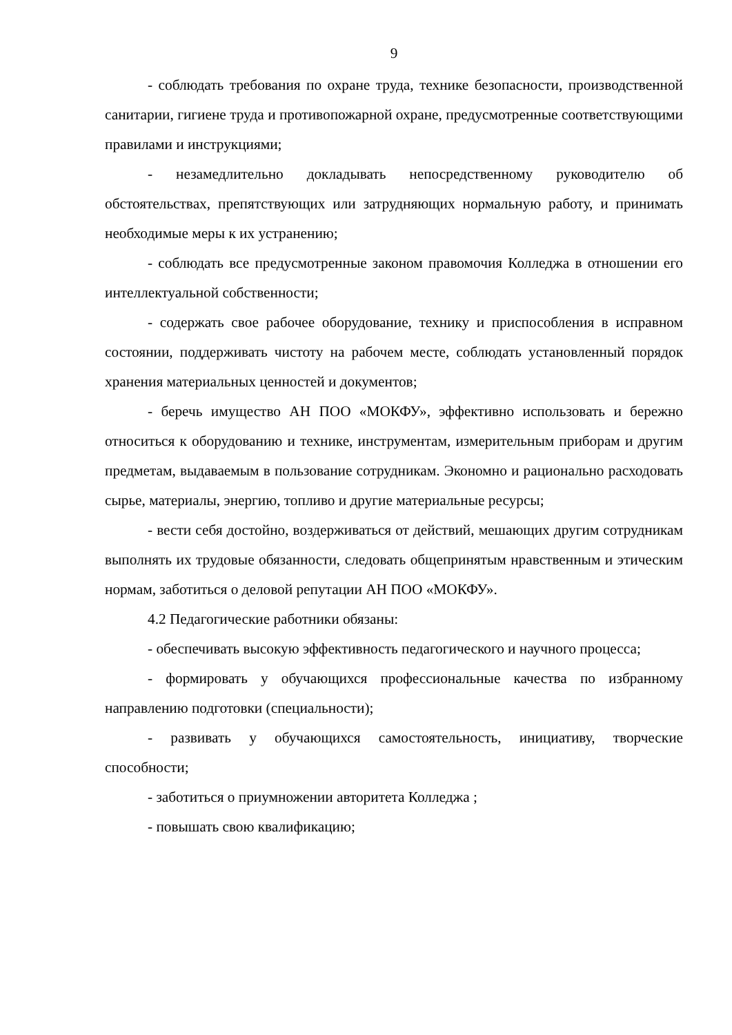9
- соблюдать требования по охране труда, технике безопасности, производственной санитарии, гигиене труда и противопожарной охране, предусмотренные соответствующими правилами и инструкциями;
- незамедлительно докладывать непосредственному руководителю об обстоятельствах, препятствующих или затрудняющих нормальную работу, и принимать необходимые меры к их устранению;
- соблюдать все предусмотренные законом правомочия Колледжа в отношении его интеллектуальной собственности;
- содержать свое рабочее оборудование, технику и приспособления в исправном состоянии, поддерживать чистоту на рабочем месте, соблюдать установленный порядок хранения материальных ценностей и документов;
- беречь имущество АН ПОО «МОКФУ», эффективно использовать и бережно относиться к оборудованию и технике, инструментам, измерительным приборам и другим предметам, выдаваемым в пользование сотрудникам. Экономно и рационально расходовать сырье, материалы, энергию, топливо и другие материальные ресурсы;
- вести себя достойно, воздерживаться от действий, мешающих другим сотрудникам выполнять их трудовые обязанности, следовать общепринятым нравственным и этическим нормам, заботиться о деловой репутации АН ПОО «МОКФУ».
4.2 Педагогические работники обязаны:
- обеспечивать высокую эффективность педагогического и научного процесса;
- формировать у обучающихся профессиональные качества по избранному направлению подготовки (специальности);
- развивать у обучающихся самостоятельность, инициативу, творческие способности;
- заботиться о приумножении авторитета Колледжа ;
- повышать свою квалификацию;